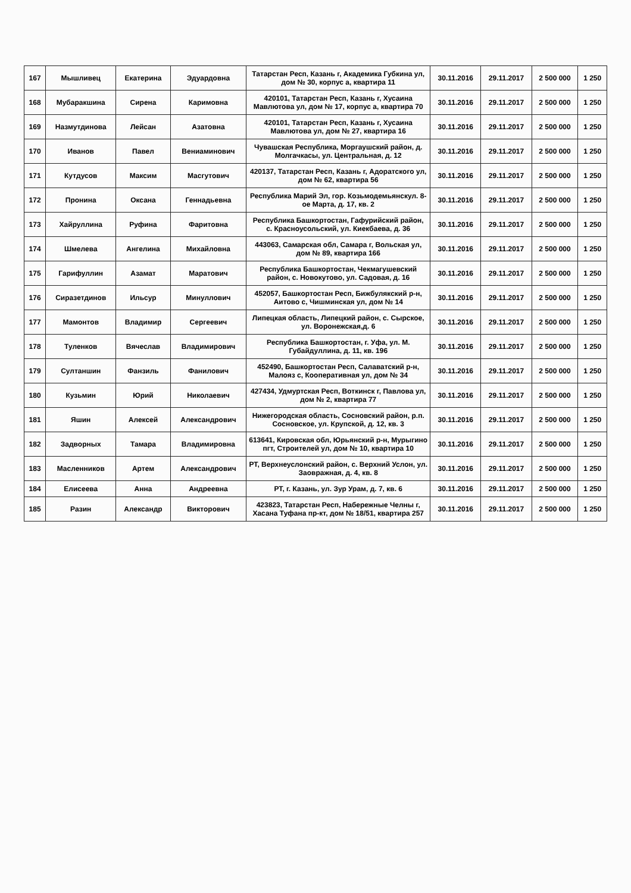| 167 | Мышливец | Екатерина | Эдуардовна | Татарстан Респ, Казань г, Академика Губкина ул, дом № 30, корпус а, квартира 11 | 30.11.2016 | 29.11.2017 | 2 500 000 | 1 250 |
| 168 | Мубаракшина | Сирена | Каримовна | 420101, Татарстан Респ, Казань г, Хусаина Мавлютова ул, дом № 17, корпус а, квартира 70 | 30.11.2016 | 29.11.2017 | 2 500 000 | 1 250 |
| 169 | Назмутдинова | Лейсан | Азатовна | 420101, Татарстан Респ, Казань г, Хусаина Мавлютова ул, дом № 27, квартира 16 | 30.11.2016 | 29.11.2017 | 2 500 000 | 1 250 |
| 170 | Иванов | Павел | Вениаминович | Чувашская Республика, Моргаушский район, д. Молгачкасы, ул. Центральная, д. 12 | 30.11.2016 | 29.11.2017 | 2 500 000 | 1 250 |
| 171 | Кутдусов | Максим | Масгутович | 420137, Татарстан Респ, Казань г, Адоратского ул, дом № 62, квартира 56 | 30.11.2016 | 29.11.2017 | 2 500 000 | 1 250 |
| 172 | Пронина | Оксана | Геннадьевна | Республика Марий Эл, гор. Козьмодемьянскул. 8-ое Марта, д. 17, кв. 2 | 30.11.2016 | 29.11.2017 | 2 500 000 | 1 250 |
| 173 | Хайруллина | Руфина | Фаритовна | Республика Башкортостан, Гафурийский район, с. Красноусольский, ул. Киекбаева, д. 36 | 30.11.2016 | 29.11.2017 | 2 500 000 | 1 250 |
| 174 | Шмелева | Ангелина | Михайловна | 443063, Самарская обл, Самара г, Вольская ул, дом № 89, квартира 166 | 30.11.2016 | 29.11.2017 | 2 500 000 | 1 250 |
| 175 | Гарифуллин | Азамат | Маратович | Республика Башкортостан, Чекмагушевский район, с. Новокутово, ул. Садовая, д. 16 | 30.11.2016 | 29.11.2017 | 2 500 000 | 1 250 |
| 176 | Сиразетдинов | Ильсур | Минуллович | 452057, Башкортостан Респ, Бижбулякский р-н, Аитово с, Чишминская ул, дом № 14 | 30.11.2016 | 29.11.2017 | 2 500 000 | 1 250 |
| 177 | Мамонтов | Владимир | Сергеевич | Липецкая область, Липецкий район, с. Сырское, ул. Воронежская,д. 6 | 30.11.2016 | 29.11.2017 | 2 500 000 | 1 250 |
| 178 | Туленков | Вячеслав | Владимирович | Республика Башкортостан, г. Уфа, ул. М. Губайдуллина, д. 11, кв. 196 | 30.11.2016 | 29.11.2017 | 2 500 000 | 1 250 |
| 179 | Султаншин | Фанзиль | Фанилович | 452490, Башкортостан Респ, Салаватский р-н, Малояз с, Кооперативная ул, дом № 34 | 30.11.2016 | 29.11.2017 | 2 500 000 | 1 250 |
| 180 | Кузьмин | Юрий | Николаевич | 427434, Удмуртская Респ, Воткинск г, Павлова ул, дом № 2, квартира 77 | 30.11.2016 | 29.11.2017 | 2 500 000 | 1 250 |
| 181 | Яшин | Алексей | Александрович | Нижегородская область, Сосновский район, р.п. Сосновское, ул. Крупской, д. 12, кв. 3 | 30.11.2016 | 29.11.2017 | 2 500 000 | 1 250 |
| 182 | Задворных | Тамара | Владимировна | 613641, Кировская обл, Юрьянский р-н, Мурыгино пгт, Строителей ул, дом № 10, квартира 10 | 30.11.2016 | 29.11.2017 | 2 500 000 | 1 250 |
| 183 | Масленников | Артем | Александрович | РТ, Верхнеуслонский район, с. Верхний Услон, ул. Заовражная, д. 4, кв. 8 | 30.11.2016 | 29.11.2017 | 2 500 000 | 1 250 |
| 184 | Елисеева | Анна | Андреевна | РТ, г. Казань, ул. Зур Урам, д. 7, кв. 6 | 30.11.2016 | 29.11.2017 | 2 500 000 | 1 250 |
| 185 | Разин | Александр | Викторович | 423823, Татарстан Респ, Набережные Челны г, Хасана Туфана пр-кт, дом № 18/51, квартира 257 | 30.11.2016 | 29.11.2017 | 2 500 000 | 1 250 |